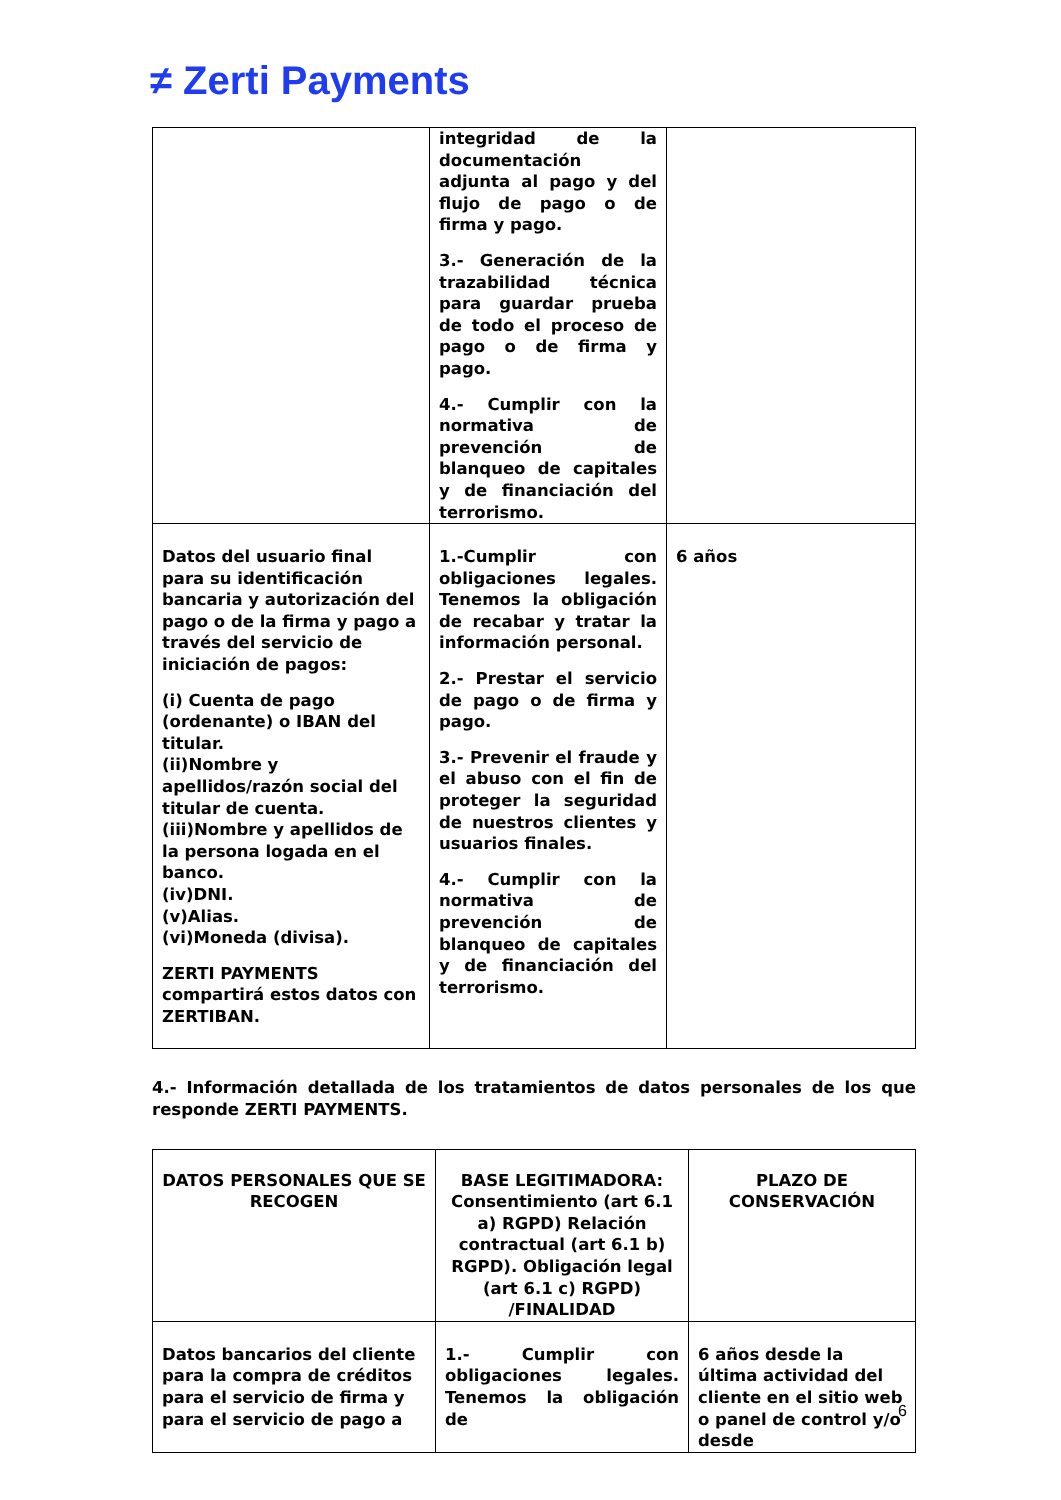≠ Zerti Payments
| | integridad de la documentación adjunta al pago y del flujo de pago o de firma y pago. 3.- Generación de la trazabilidad técnica para guardar prueba de todo el proceso de pago o de firma y pago. 4.- Cumplir con la normativa de prevención de blanqueo de capitales y de financiación del terrorismo. | |
| Datos del usuario final para su identificación bancaria y autorización del pago o de la firma y pago a través del servicio de iniciación de pagos: (i) Cuenta de pago (ordenante) o IBAN del titular. (ii)Nombre y apellidos/razón social del titular de cuenta. (iii)Nombre y apellidos de la persona logada en el banco. (iv)DNI. (v)Alias. (vi)Moneda (divisa). ZERTI PAYMENTS compartirá estos datos con ZERTIBAN. | 1.-Cumplir con obligaciones legales. Tenemos la obligación de recabar y tratar la información personal. 2.- Prestar el servicio de pago o de firma y pago. 3.- Prevenir el fraude y el abuso con el fin de proteger la seguridad de nuestros clientes y usuarios finales. 4.- Cumplir con la normativa de prevención de blanqueo de capitales y de financiación del terrorismo. | 6 años |
4.- Información detallada de los tratamientos de datos personales de los que responde ZERTI PAYMENTS.
| DATOS PERSONALES QUE SE RECOGEN | BASE LEGITIMADORA: Consentimiento (art 6.1 a) RGPD) Relación contractual (art 6.1 b) RGPD). Obligación legal (art 6.1 c) RGPD) /FINALIDAD | PLAZO DE CONSERVACIÓN |
| --- | --- | --- |
| Datos bancarios del cliente para la compra de créditos para el servicio de firma y para el servicio de pago a | 1.- Cumplir con obligaciones legales. Tenemos la obligación de | 6 años desde la última actividad del cliente en el sitio web o panel de control y/o desde |
6